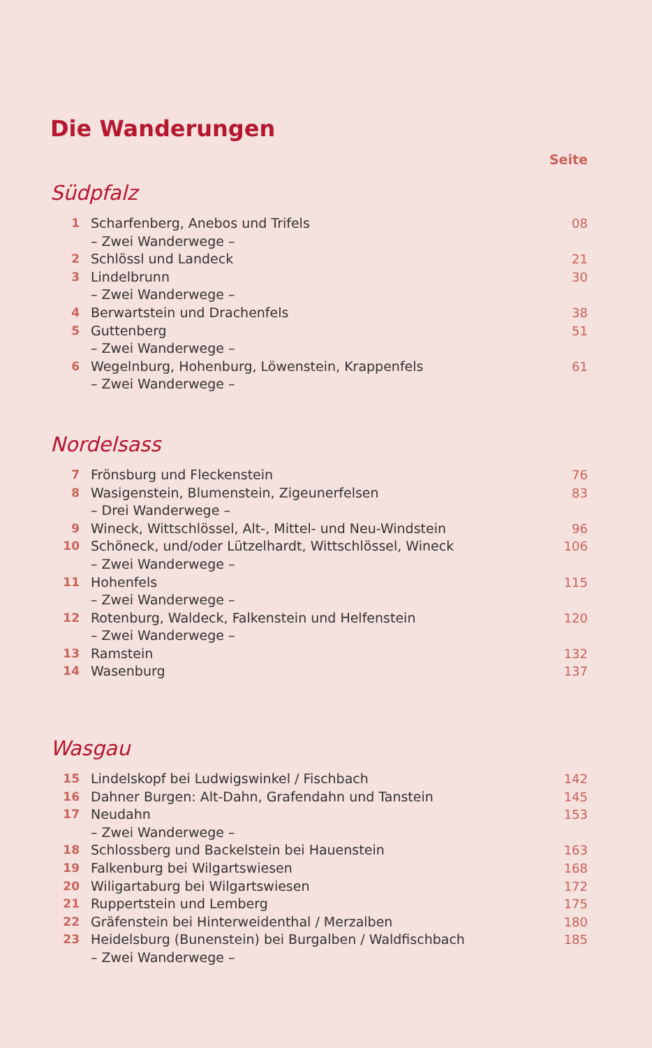Die Wanderungen
Seite
Südpfalz
| 1 | Scharfenberg, Anebos und Trifels | 08 |
| | – Zwei Wanderwege – | |
| 2 | Schlössl und Landeck | 21 |
| 3 | Lindelbrunn | 30 |
| | – Zwei Wanderwege – | |
| 4 | Berwartstein und Drachenfels | 38 |
| 5 | Guttenberg | 51 |
| | – Zwei Wanderwege – | |
| 6 | Wegelnburg, Hohenburg, Löwenstein, Krappenfels | 61 |
| | – Zwei Wanderwege – | |
Nordelsass
| 7 | Frönsburg und Fleckenstein | 76 |
| 8 | Wasigenstein, Blumenstein, Zigeunerfelsen | 83 |
| | – Drei Wanderwege – | |
| 9 | Wineck, Wittschlössel, Alt-, Mittel- und Neu-Windstein | 96 |
| 10 | Schöneck, und/oder Lützelhardt, Wittschlössel, Wineck | 106 |
| | – Zwei Wanderwege – | |
| 11 | Hohenfels | 115 |
| | – Zwei Wanderwege – | |
| 12 | Rotenburg, Waldeck, Falkenstein und Helfenstein | 120 |
| | – Zwei Wanderwege – | |
| 13 | Ramstein | 132 |
| 14 | Wasenburg | 137 |
Wasgau
| 15 | Lindelskopf bei Ludwigswinkel / Fischbach | 142 |
| 16 | Dahner Burgen: Alt-Dahn, Grafendahn und Tanstein | 145 |
| 17 | Neudahn | 153 |
| | – Zwei Wanderwege – | |
| 18 | Schlossberg und Backelstein bei Hauenstein | 163 |
| 19 | Falkenburg bei Wilgartswiesen | 168 |
| 20 | Wiligartaburg bei Wilgartswiesen | 172 |
| 21 | Ruppertstein und Lemberg | 175 |
| 22 | Gräfenstein bei Hinterweidenthal / Merzalben | 180 |
| 23 | Heidelsburg (Bunenstein) bei Burgalben / Waldfischbach | 185 |
| | – Zwei Wanderwege – | |